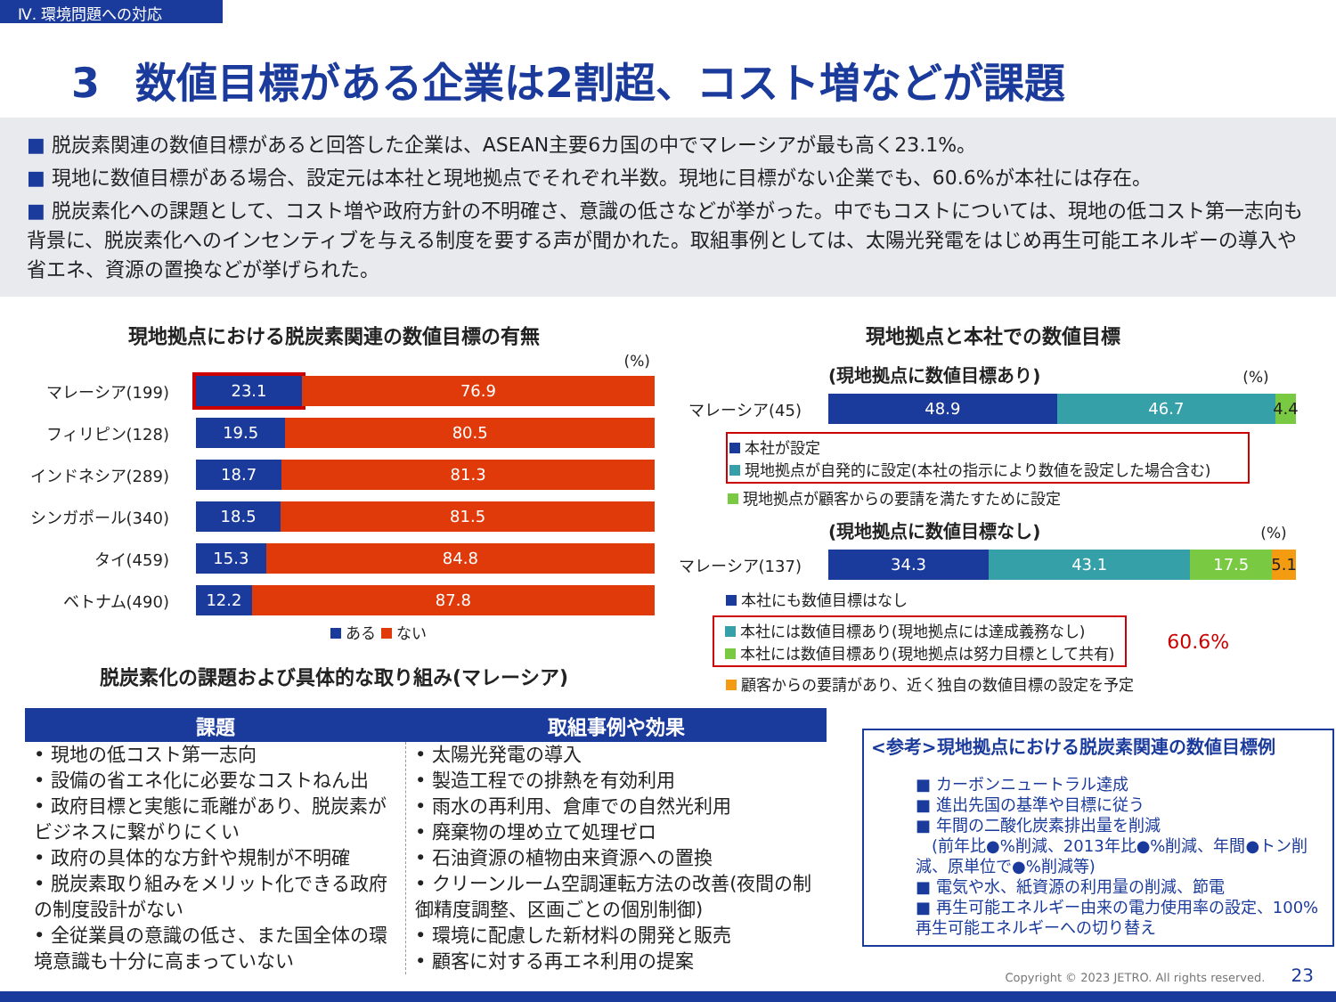Ⅳ. 環境問題への対応
3 数値目標がある企業は2割超、コスト増などが課題
■ 脱炭素関連の数値目標があると回答した企業は、ASEAN主要6カ国の中でマレーシアが最も高く23.1%。
■ 現地に数値目標がある場合、設定元は本社と現地拠点でそれぞれ半数。現地に目標がない企業でも、60.6%が本社には存在。
■ 脱炭素化への課題として、コスト増や政府方針の不明確さ、意識の低さなどが挙がった。中でもコストについては、現地の低コスト第一志向も背景に、脱炭素化へのインセンティブを与える制度を要する声が聞かれた。取組事例としては、太陽光発電をはじめ再生可能エネルギーの導入や省エネ、資源の置換などが挙げられた。
現地拠点における脱炭素関連の数値目標の有無
(%)
マレーシア(199)
23.1 76.9
フィリピン(128)
19.5 80.5
インドネシア(289)
18.7 81.3
シンガポール(340)
18.5 81.5
タイ(459)
15.3 84.8
ベトナム(490)
12.2 87.8
ある ない
脱炭素化の課題および具体的な取り組み(マレーシア)
現地拠点と本社での数値目標
(現地拠点に数値目標あり) (%)
マレーシア(45)
48.9 46.7 4.4
本社が設定
現地拠点が自発的に設定(本社の指示により数値を設定した場合含む)
現地拠点が顧客からの要請を満たすために設定
(現地拠点に数値目標なし) (%)
マレーシア(137)
34.3 43.1 17.5 5.1
本社にも数値目標はなし
本社には数値目標あり(現地拠点には達成義務なし)
本社には数値目標あり(現地拠点は努力目標として共有)
60.6%
顧客からの要請があり、近く独自の数値目標の設定を予定
| 課題 | 取組事例や効果 |
| --- | --- |
| • 現地の低コスト第一志向 • 設備の省エネ化に必要なコストねん出 • 政府目標と実態に乖離があり、脱炭素がビジネスに繋がりにくい • 政府の具体的な方針や規制が不明確 • 脱炭素取り組みをメリット化できる政府の制度設計がない • 全従業員の意識の低さ、また国全体の環境意識も十分に高まっていない | • 太陽光発電の導入 • 製造工程での排熱を有効利用 • 雨水の再利用、倉庫での自然光利用 • 廃棄物の埋め立て処理ゼロ • 石油資源の植物由来資源への置換 • クリーンルーム空調運転方法の改善(夜間の制御精度調整、区画ごとの個別制御) • 環境に配慮した新材料の開発と販売 • 顧客に対する再エネ利用の提案 |
<参考>現地拠点における脱炭素関連の数値目標例
■ カーボンニュートラル達成
■ 進出先国の基準や目標に従う
■ 年間の二酸化炭素排出量を削減
　(前年比●%削減、2013年比●%削減、年間●トン削減、原単位で●%削減等)
■ 電気や水、紙資源の利用量の削減、節電
■ 再生可能エネルギー由来の電力使用率の設定、100%再生可能エネルギーへの切り替え
Copyright © 2023 JETRO. All rights reserved. 23